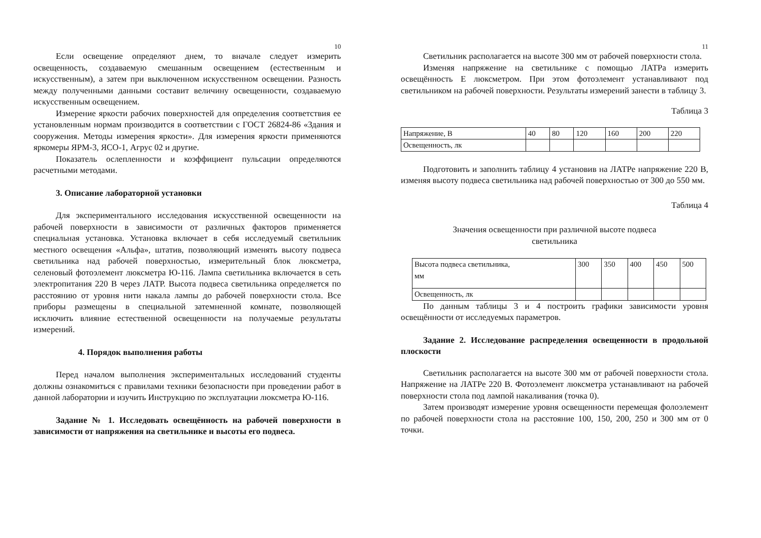10
Если освещение определяют днем, то вначале следует измерить освещенность, создаваемую смешанным освещением (естественным и искусственным), а затем при выключенном искусственном освещении. Разность между полученными данными составит величину освещенности, создаваемую искусственным освещением.
Измерение яркости рабочих поверхностей для определения соответствия ее установленным нормам производится в соответствии с ГОСТ 26824-86 «Здания и сооружения. Методы измерения яркости». Для измерения яркости применяются яркомеры ЯРМ-3, ЯСО-1, Агрус 02 и другие.
Показатель ослепленности и коэффициент пульсации определяются расчетными методами.
3. Описание лабораторной установки
Для экспериментального исследования искусственной освещенности на рабочей поверхности в зависимости от различных факторов применяется специальная установка. Установка включает в себя исследуемый светильник местного освещения «Альфа», штатив, позволяющий изменять высоту подвеса светильника над рабочей поверхностью, измерительный блок люксметра, селеновый фотоэлемент люксметра Ю-116. Лампа светильника включается в сеть электропитания 220 В через ЛАТР. Высота подвеса светильника определяется по расстоянию от уровня нити накала лампы до рабочей поверхности стола. Все приборы размещены в специальной затемненной комнате, позволяющей исключить влияние естественной освещенности на получаемые результаты измерений.
4. Порядок выполнения работы
Перед началом выполнения экспериментальных исследований студенты должны ознакомиться с правилами техники безопасности при проведении работ в данной лаборатории и изучить Инструкцию по эксплуатации люксметра Ю-116.
Задание № 1. Исследовать освещённость на рабочей поверхности в зависимости от напряжения на светильнике и высоты его подвеса.
11
Светильник располагается на высоте 300 мм от рабочей поверхности стола.
Изменяя напряжение на светильнике с помощью ЛАТРа измерить освещённость Е люксметром. При этом фотоэлемент устанавливают под светильником на рабочей поверхности. Результаты измерений занести в таблицу 3.
Таблица 3
| Напряжение, В | 40 | 80 | 120 | 160 | 200 | 220 |
| Освещенность, лк | | | | | | |
Подготовить и заполнить таблицу 4 установив на ЛАТРе напряжение 220 В, изменяя высоту подвеса светильника над рабочей поверхностью от 300 до 550 мм.
Таблица 4
Значения освещенности при различной высоте подвеса
светильника
| Высота подвеса светильника, мм | 300 | 350 | 400 | 450 | 500 |
| Освещенность, лк | | | | | |
По данным таблицы 3 и 4 построить графики зависимости уровня освещённости от исследуемых параметров.
Задание 2. Исследование распределения освещенности в продольной плоскости
Светильник располагается на высоте 300 мм от рабочей поверхности стола. Напряжение на ЛАТРе 220 В. Фотоэлемент люксметра устанавливают на рабочей поверхности стола под лампой накаливания (точка 0).
Затем производят измерение уровня освещенности перемещая фолоэлемент по рабочей поверхности стола на расстояние 100, 150, 200, 250 и 300 мм от 0 точки.